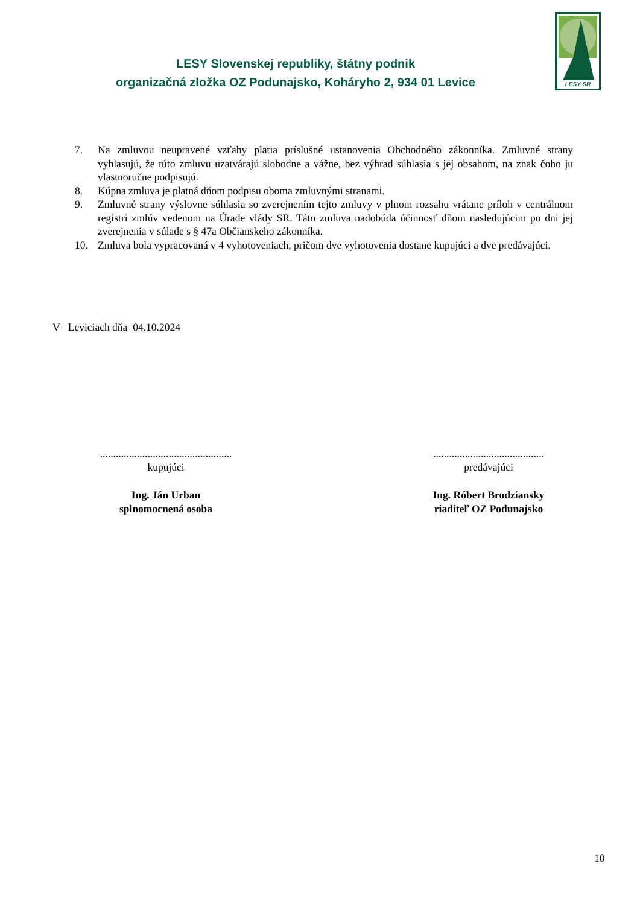LESY Slovenskej republiky, štátny podnik
organizačná zložka OZ Podunajsko, Koháryho 2, 934 01 Levice
LESY SR
7. Na zmluvou neupravené vzťahy platia príslušné ustanovenia Obchodného zákonníka. Zmluvné strany vyhlasujú, že túto zmluvu uzatvárajú slobodne a vážne, bez výhrad súhlasia s jej obsahom, na znak čoho ju vlastnoručne podpisujú.
8. Kúpna zmluva je platná dňom podpisu oboma zmluvnými stranami.
9. Zmluvné strany výslovne súhlasia so zverejnením tejto zmluvy v plnom rozsahu vrátane príloh v centrálnom registri zmlúv vedenom na Úrade vlády SR. Táto zmluva nadobúda účinnosť dňom nasledujúcim po dni jej zverejnenia v súlade s § 47a Občianskeho zákonníka.
10. Zmluva bola vypracovaná v 4 vyhotoveniach, pričom dve vyhotovenia dostane kupujúci a dve predávajúci.
V Leviciach dňa 04.10.2024
..................................................
kupujúci
Ing. Ján Urban
splnomocnená osoba
..........................................
predávajúci
Ing. Róbert Brodziansky
riaditeľ OZ Podunajsko
10